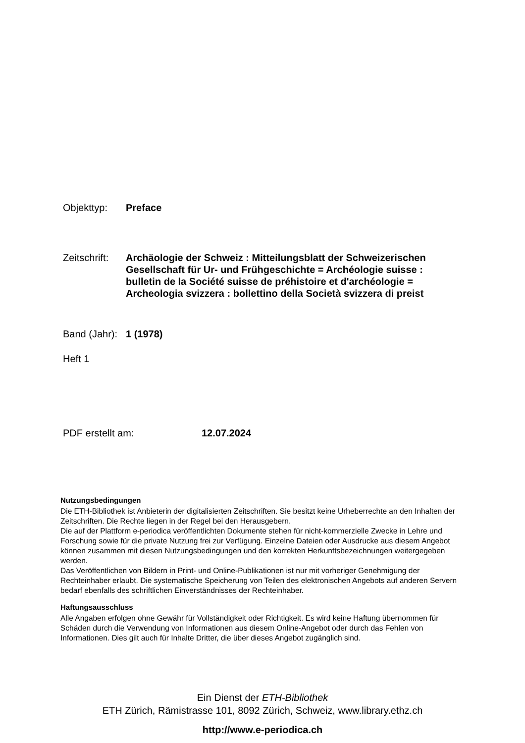Objekttyp: Preface
Zeitschrift:
Archäologie der Schweiz : Mitteilungsblatt der Schweizerischen Gesellschaft für Ur- und Frühgeschichte = Archéologie suisse : bulletin de la Société suisse de préhistoire et d'archéologie = Archeologia svizzera : bollettino della Società svizzera di preist
Band (Jahr):
1 (1978)
Heft 1
PDF erstellt am: 12.07.2024
Nutzungsbedingungen
Die ETH-Bibliothek ist Anbieterin der digitalisierten Zeitschriften. Sie besitzt keine Urheberrechte an den Inhalten der Zeitschriften. Die Rechte liegen in der Regel bei den Herausgebern.
Die auf der Plattform e-periodica veröffentlichten Dokumente stehen für nicht-kommerzielle Zwecke in Lehre und Forschung sowie für die private Nutzung frei zur Verfügung. Einzelne Dateien oder Ausdrucke aus diesem Angebot können zusammen mit diesen Nutzungsbedingungen und den korrekten Herkunftsbezeichnungen weitergegeben werden.
Das Veröffentlichen von Bildern in Print- und Online-Publikationen ist nur mit vorheriger Genehmigung der Rechteinhaber erlaubt. Die systematische Speicherung von Teilen des elektronischen Angebots auf anderen Servern bedarf ebenfalls des schriftlichen Einverständnisses der Rechteinhaber.
Haftungsausschluss
Alle Angaben erfolgen ohne Gewähr für Vollständigkeit oder Richtigkeit. Es wird keine Haftung übernommen für Schäden durch die Verwendung von Informationen aus diesem Online-Angebot oder durch das Fehlen von Informationen. Dies gilt auch für Inhalte Dritter, die über dieses Angebot zugänglich sind.
Ein Dienst der ETH-Bibliothek
ETH Zürich, Rämistrasse 101, 8092 Zürich, Schweiz, www.library.ethz.ch
http://www.e-periodica.ch